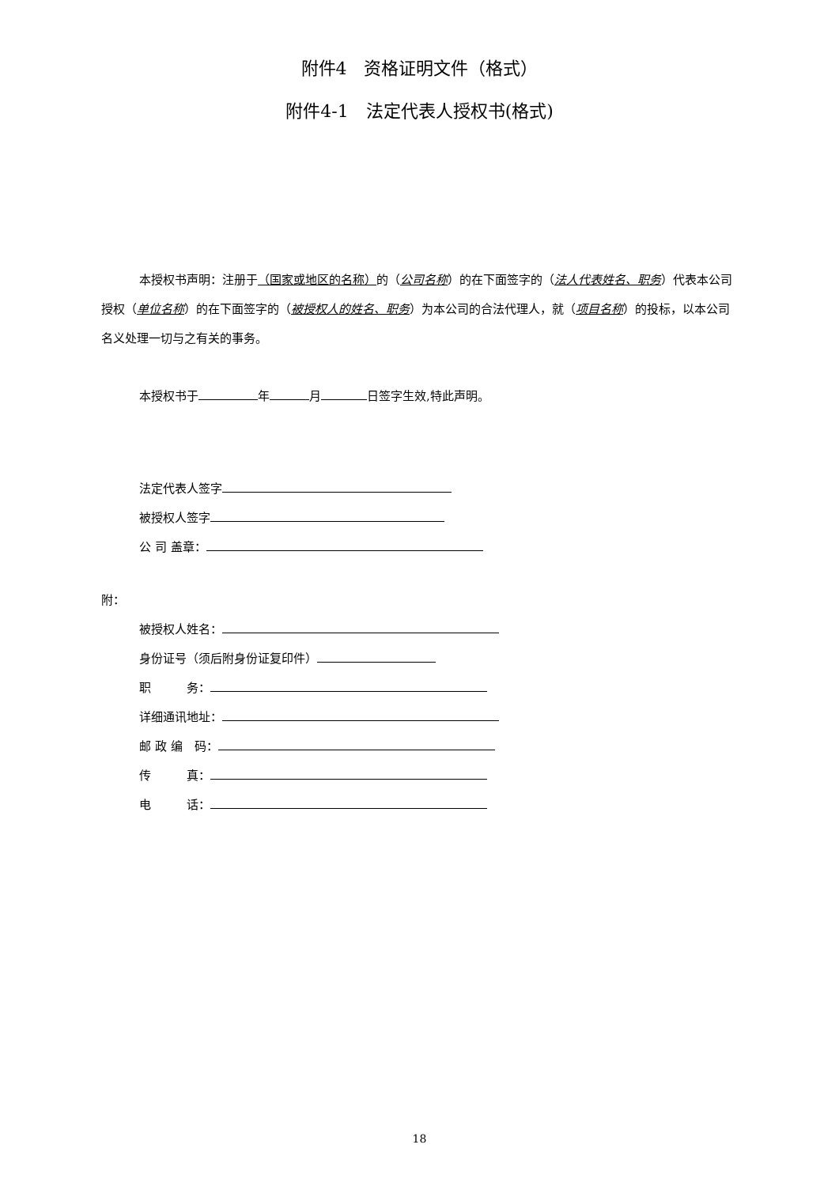附件4　资格证明文件（格式）
附件4-1　法定代表人授权书(格式)
本授权书声明：注册于（国家或地区的名称）的（公司名称）的在下面签字的（法人代表姓名、职务）代表本公司授权（单位名称）的在下面签字的（被授权人的姓名、职务）为本公司的合法代理人，就（项目名称）的投标，以本公司名义处理一切与之有关的事务。
本授权书于 年 月 日签字生效,特此声明。
法定代表人签字
被授权人签字
公 司 盖章：
附：
被授权人姓名：
身份证号（须后附身份证复印件）
职　　　务：
详细通讯地址：
邮 政 编　码：
传　　　真：
电　　　话：
18